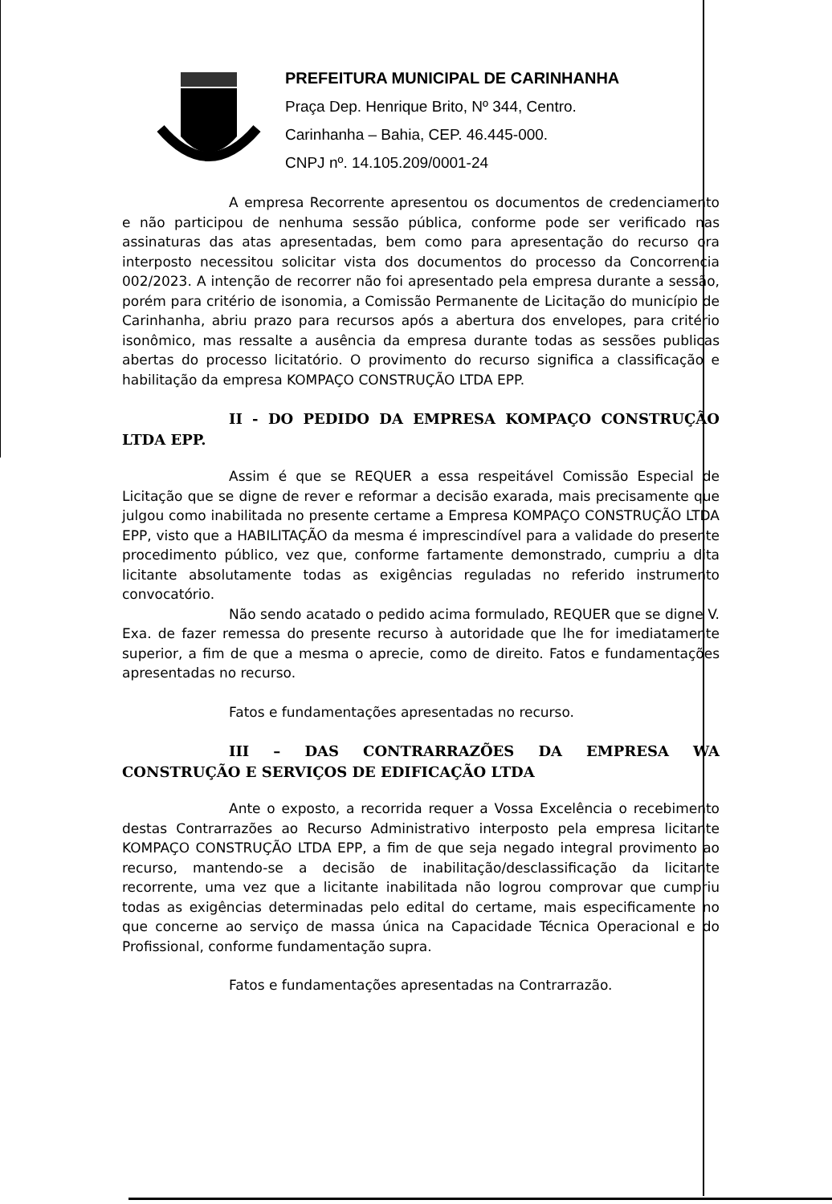PREFEITURA MUNICIPAL DE CARINHANHA
Praça Dep. Henrique Brito, Nº 344, Centro.
Carinhanha – Bahia, CEP. 46.445-000.
CNPJ nº. 14.105.209/0001-24
A empresa Recorrente apresentou os documentos de credenciamento e não participou de nenhuma sessão pública, conforme pode ser verificado nas assinaturas das atas apresentadas, bem como para apresentação do recurso ora interposto necessitou solicitar vista dos documentos do processo da Concorrencia 002/2023. A intenção de recorrer não foi apresentado pela empresa durante a sessão, porém para critério de isonomia, a Comissão Permanente de Licitação do município de Carinhanha, abriu prazo para recursos após a abertura dos envelopes, para critério isonômico, mas ressalte a ausência da empresa durante todas as sessões publicas abertas do processo licitatório. O provimento do recurso significa a classificação e habilitação da empresa KOMPAÇO CONSTRUÇÃO LTDA EPP.
II - DO PEDIDO DA EMPRESA KOMPAÇO CONSTRUÇÃO LTDA EPP.
Assim é que se REQUER a essa respeitável Comissão Especial de Licitação que se digne de rever e reformar a decisão exarada, mais precisamente que julgou como inabilitada no presente certame a Empresa KOMPAÇO CONSTRUÇÃO LTDA EPP, visto que a HABILITAÇÃO da mesma é imprescindível para a validade do presente procedimento público, vez que, conforme fartamente demonstrado, cumpriu a dita licitante absolutamente todas as exigências reguladas no referido instrumento convocatório.
Não sendo acatado o pedido acima formulado, REQUER que se digne V. Exa. de fazer remessa do presente recurso à autoridade que lhe for imediatamente superior, a fim de que a mesma o aprecie, como de direito. Fatos e fundamentações apresentadas no recurso.
Fatos e fundamentações apresentadas no recurso.
III – DAS CONTRARRAZÕES DA EMPRESA WA CONSTRUÇÃO E SERVIÇOS DE EDIFICAÇÃO LTDA
Ante o exposto, a recorrida requer a Vossa Excelência o recebimento destas Contrarrazões ao Recurso Administrativo interposto pela empresa licitante KOMPAÇO CONSTRUÇÃO LTDA EPP, a fim de que seja negado integral provimento ao recurso, mantendo-se a decisão de inabilitação/desclassificação da licitante recorrente, uma vez que a licitante inabilitada não logrou comprovar que cumpriu todas as exigências determinadas pelo edital do certame, mais especificamente no que concerne ao serviço de massa única na Capacidade Técnica Operacional e do Profissional, conforme fundamentação supra.
Fatos e fundamentações apresentadas na Contrarrazão.